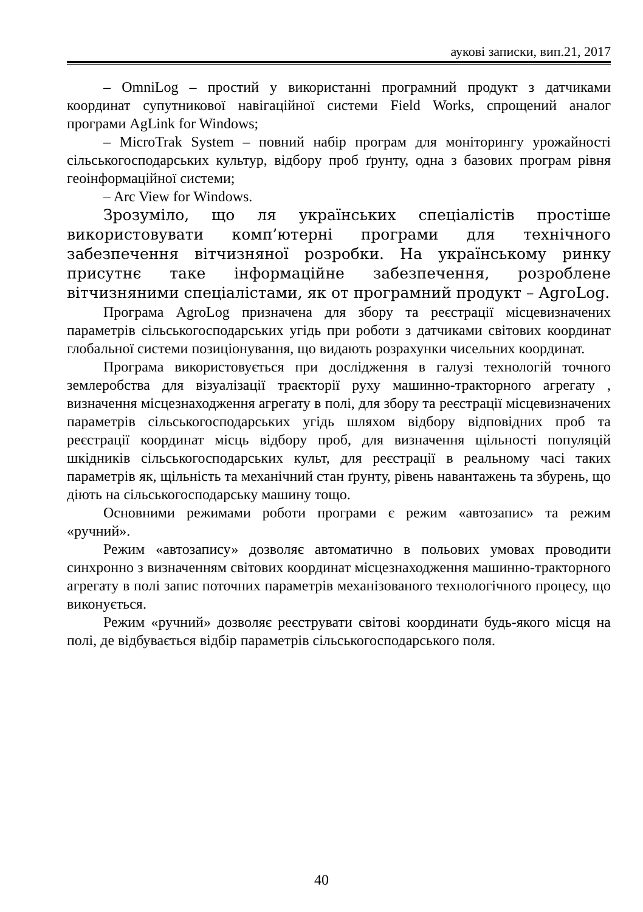аукові записки, вип.21, 2017
– OmniLog – простий у використанні програмний продукт з датчиками координат супутникової навігаційної системи Field Works, спрощений аналог програми AgLink for Windows;
– MicroTrak System – повний набір програм для моніторингу урожайності сільськогосподарських культур, відбору проб ґрунту, одна з базових програм рівня геоінформаційної системи;
– Arc View for Windows.
Зрозуміло, що ля українських спеціалістів простіше використовувати комп’ютерні програми для технічного забезпечення вітчизняної розробки. На українському ринку присутнє таке інформаційне забезпечення, розроблене вітчизняними спеціалістами, як от програмний продукт – AgroLog.
Програма AgroLog призначена для збору та реєстрації місцевизначених параметрів сільськогосподарських угідь при роботи з датчиками світових координат глобальної системи позиціонування, що видають розрахунки чисельних координат.
Програма використовується при дослідження в галузі технологій точного землеробства для візуалізації траєкторії руху машинно-тракторного агрегату , визначення місцезнаходження агрегату в полі, для збору та реєстрації місцевизначених параметрів сільськогосподарських угідь шляхом відбору відповідних проб та реєстрації координат місць відбору проб, для визначення щільності популяцій шкідників сільськогосподарських культ, для реєстрації в реальному часі таких параметрів як, щільність та механічний стан ґрунту, рівень навантажень та збурень, що діють на сільськогосподарську машину тощо.
Основними режимами роботи програми є режим «автозапис» та режим «ручний».
Режим «автозапису» дозволяє автоматично в польових умовах проводити синхронно з визначенням світових координат місцезнаходження машинно-тракторного агрегату в полі запис поточних параметрів механізованого технологічного процесу, що виконується.
Режим «ручний» дозволяє реєструвати світові координати будь-якого місця на полі, де відбувається відбір параметрів сільськогосподарського поля.
40